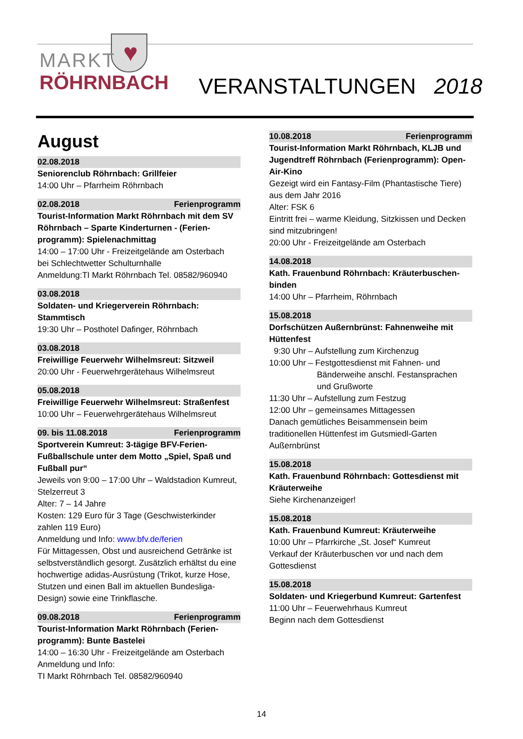♥
MARKT
RÖHRNBACH
VERANSTALTUNGEN 2018
August
02.08.2018
Seniorenclub Röhrnbach: Grillfeier
14:00 Uhr – Pfarrheim Röhrnbach
02.08.2018 Ferienprogramm
Tourist-Information Markt Röhrnbach mit dem SV Röhrnbach – Sparte Kinderturnen - (Ferien-programm): Spielenachmittag
14:00 – 17:00 Uhr - Freizeitgelände am Osterbach
bei Schlechtwetter Schulturnhalle
Anmeldung:TI Markt Röhrnbach Tel. 08582/960940
03.08.2018
Soldaten- und Kriegerverein Röhrnbach: Stammtisch
19:30 Uhr – Posthotel Dafinger, Röhrnbach
03.08.2018
Freiwillige Feuerwehr Wilhelmsreut: Sitzweil
20:00 Uhr - Feuerwehrgerätehaus Wilhelmsreut
05.08.2018
Freiwillige Feuerwehr Wilhelmsreut: Straßenfest
10:00 Uhr – Feuerwehrgerätehaus Wilhelmsreut
09. bis 11.08.2018 Ferienprogramm
Sportverein Kumreut: 3-tägige BFV-Ferien-Fußballschule unter dem Motto „Spiel, Spaß und Fußball pur“
Jeweils von 9:00 – 17:00 Uhr – Waldstadion Kumreut, Stelzerreut 3
Alter: 7 – 14 Jahre
Kosten: 129 Euro für 3 Tage (Geschwisterkinder zahlen 119 Euro)
Anmeldung und Info: www.bfv.de/ferien
Für Mittagessen, Obst und ausreichend Getränke ist selbstverständlich gesorgt. Zusätzlich erhältst du eine hochwertige adidas-Ausrüstung (Trikot, kurze Hose, Stutzen und einen Ball im aktuellen Bundesliga-Design) sowie eine Trinkflasche.
09.08.2018 Ferienprogramm
Tourist-Information Markt Röhrnbach (Ferien-programm): Bunte Bastelei
14:00 – 16:30 Uhr - Freizeitgelände am Osterbach
Anmeldung und Info:
TI Markt Röhrnbach Tel. 08582/960940
10.08.2018 Ferienprogramm
Tourist-Information Markt Röhrnbach, KLJB und Jugendtreff Röhrnbach (Ferienprogramm): Open-Air-Kino
Gezeigt wird ein Fantasy-Film (Phantastische Tiere) aus dem Jahr 2016
Alter: FSK 6
Eintritt frei – warme Kleidung, Sitzkissen und Decken sind mitzubringen!
20:00 Uhr - Freizeitgelände am Osterbach
14.08.2018
Kath. Frauenbund Röhrnbach: Kräuterbuschen-binden
14:00 Uhr – Pfarrheim, Röhrnbach
15.08.2018
Dorfschützen Außernbrünst: Fahnenweihe mit Hüttenfest
9:30 Uhr – Aufstellung zum Kirchenzug
10:00 Uhr – Festgottesdienst mit Fahnen- und
Bänderweihe anschl. Festansprachen und Grußworte
11:30 Uhr – Aufstellung zum Festzug
12:00 Uhr – gemeinsames Mittagessen
Danach gemütliches Beisammensein beim traditionellen Hüttenfest im Gutsmiedl-Garten Außernbrünst
15.08.2018
Kath. Frauenbund Röhrnbach: Gottesdienst mit Kräuterweihe
Siehe Kirchenanzeiger!
15.08.2018
Kath. Frauenbund Kumreut: Kräuterweihe
10:00 Uhr – Pfarrkirche „St. Josef“ Kumreut
Verkauf der Kräuterbuschen vor und nach dem Gottesdienst
15.08.2018
Soldaten- und Kriegerbund Kumreut: Gartenfest
11:00 Uhr – Feuerwehrhaus Kumreut
Beginn nach dem Gottesdienst
14